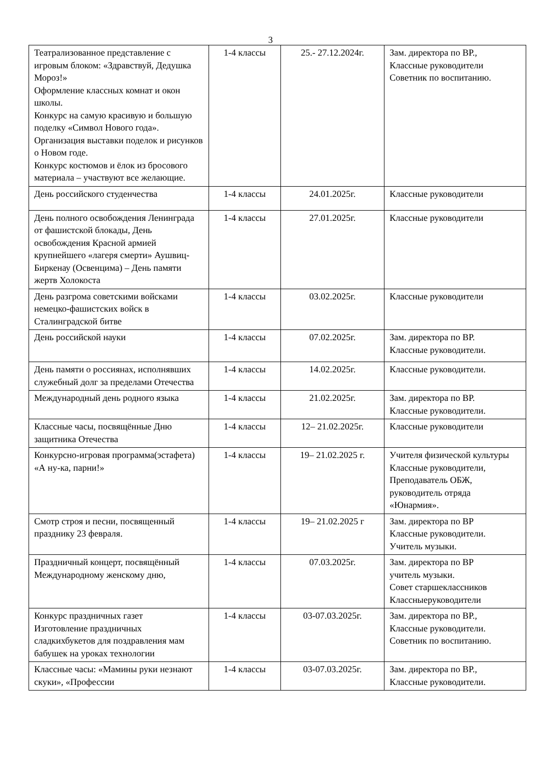3
| Театрализованное представление с игровым блоком: «Здравствуй, Дедушка Мороз!» Оформление классных комнат и окон школы. Конкурс на самую красивую и большую поделку «Символ Нового года». Организация выставки поделок и рисунков о Новом годе. Конкурс костюмов и ёлок из бросового материала – участвуют все желающие. | 1-4 классы | 25.- 27.12.2024г. | Зам. директора по ВР., Классные руководители Советник по воспитанию. |
| День российского студенчества | 1-4 классы | 24.01.2025г. | Классные руководители |
| День полного освобождения Ленинграда от фашистской блокады, День освобождения Красной армией крупнейшего «лагеря смерти» Аушвиц-Биркенау (Освенцима) – День памяти жертв Холокоста | 1-4 классы | 27.01.2025г. | Классные руководители |
| День разгрома советскими войсками немецко-фашистских войск в Сталинградской битве | 1-4 классы | 03.02.2025г. | Классные руководители |
| День российской науки | 1-4 классы | 07.02.2025г. | Зам. директора по ВР. Классные руководители. |
| День памяти о россиянах, исполнявших служебный долг за пределами Отечества | 1-4 классы | 14.02.2025г. | Классные руководители. |
| Международный день родного языка | 1-4 классы | 21.02.2025г. | Зам. директора по ВР. Классные руководители. |
| Классные часы, посвящённые Дню защитника Отечества | 1-4 классы | 12– 21.02.2025г. | Классные руководители |
| Конкурсно-игровая программа(эстафета) «А ну-ка, парни!» | 1-4 классы | 19– 21.02.2025 г. | Учителя физической культуры Классные руководители, Преподаватель ОБЖ, руководитель отряда «Юнармия». |
| Смотр строя и песни, посвященный празднику 23 февраля. | 1-4 классы | 19– 21.02.2025 г | Зам. директора по ВР Классные руководители. Учитель музыки. |
| Праздничный концерт, посвящённый Международному женскому дню, | 1-4 классы | 07.03.2025г. | Зам. директора по ВР учитель музыки. Совет старшеклассников Классныеруководители |
| Конкурс праздничных газет Изготовление праздничных сладкихбукетов для поздравления мам бабушек на уроках технологии | 1-4 классы | 03-07.03.2025г. | Зам. директора по ВР., Классные руководители. Советник по воспитанию. |
| Классные часы: «Мамины руки незнают скуки», «Профессии | 1-4 классы | 03-07.03.2025г. | Зам. директора по ВР., Классные руководители. |